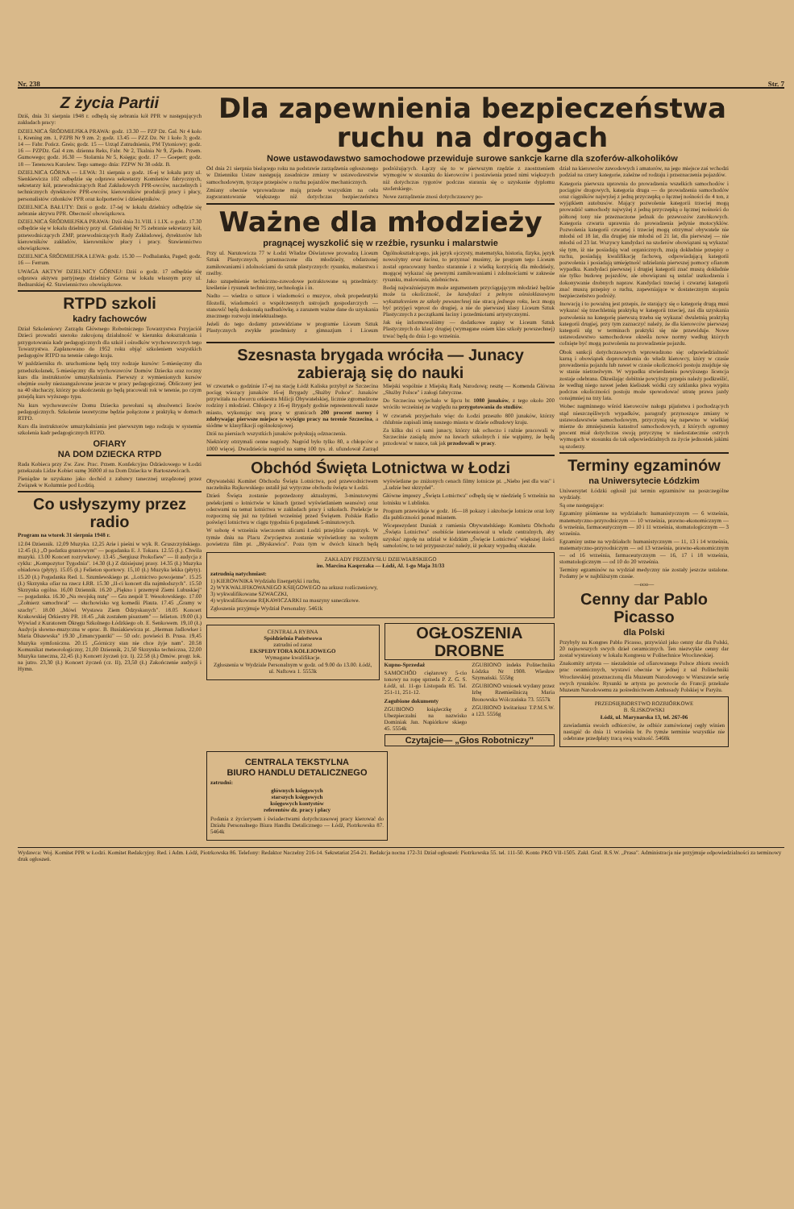Nr. 238 Str. 7
Z życia Partii
Dziś, dnia 31 sierpnia 1948 r. odbędą się zebrania kół PPR w następujących zakładach pracy:
DZIELNICA ŚRÓDMIEJSKA PRAWA: godz. 13.30 — PZP Dz. Gal. Nr 4 koło 1, Krening zm. 1, PZPB Nr 9 zm. 2; godz. 13.45 — PZZ Dz. Nr 1 koło 3; godz. 14 — Fabr. Pończ. Greis; godz. 15 — Urząd Zatrudnienia, PM Tytoniowy; godz. 16 — PZPDz. Gal 4 zm. dzienna Reks, Fabr. Nr 2, Tkalnia Nr 9, Zjedn. Przem. Gumowego; godz. 16.30 — Stolarnia Nr 5, Księga; godz. 17 — Goepert; godz. 18 — Terenowa Karolew. Tego samego dnia: PZPW Nr 38 oddz. B.
DZIELNICA GÓRNA — LEWA: 31 sierpnia o godz. 16-ej w lokalu przy ul. Sienkiewicza 102 odbędzie się odprawa sekretarzy Komitetów fabrycznych, sekretarzy kół, przewodniczących Rad Zakładowych PPR-owców, naczelnych i technicznych dyrektorów PPR-owców, kierowników produkcji pracy i płacy, personalistów członków PPR oraz kolporterów i dziesiętników.
DZIELNICA BAŁUTY: Dziś o godz. 17-tej w lokalu dzielnicy odbędzie się zebranie aktywu PPR. Obecność obowiązkowa.
DZIELNICA ŚRÓDMIEJSKA PRAWA: Dziś dnia 31.VIII. i 1.IX. o godz. 17.30 odbędzie się w lokalu dzielnicy przy ul. Gdańskiej Nr 75 zebranie sekretarzy kół, przewodniczących ZMP, przewodniczących Rady Zakładowej, dyrektorów lub kierowników zakładów, kierowników płacy i pracy. Stawiennictwo obowiązkowe.
DZIELNICA ŚRÓDMIEJSKA LEWA: godz. 15.30 — Podhalanka, Paged; godz. 16 — Ferrum.
UWAGA AKTYW DZIELNICY GÓRNEJ: Dziś o godz. 17 odbędzie się odprawa aktywu partyjnego dzielnicy Górna w lokalu własnym przy ul. Bednarskiej 42. Stawiennictwo obowiązkowe.
RTPD szkoli
kadry fachowców
Dział Szkoleniowy Zarządu Głównego Robotniczego Towarzystwa Przyjaciół Dzieci prowadzi szeroko zakrojoną działalność w kierunku dokształcania i przygotowania kadr pedagogicznych dla szkół i ośrodków wychowawczych tego Towarzystwa. Zaplanowano do 1952 roku objąć szkoleniem wszystkich pedagogów RTPD na terenie całego kraju.
W październiku rb. uruchomione będą trzy rodzaje kursów: 5-miesięczny dla przedszkolanek, 5-miesięczny dla wychowawców Domów Dziecka oraz roczny kurs dla instruktorów umuzykalniania. Pierwszy z wymienionych kursów obejmie osoby niezaangażowane jeszcze w pracy pedagogicznej. Obliczony jest na 40 słuchaczy, którzy po ukończeniu go będą pracowali rok w terenie, po czym przejdą kurs wyższego typu.
Na kurs wychowawców Domu Dziecka powołani są absolwenci liceów pedagogicznych. Szkolenie teoretyczne będzie połączone z praktyką w domach RTPD.
Kurs dla instruktorów umuzykalniania jest pierwszym tego rodzaju w systemie szkolenia kadr pedagogicznych RTPD.
OFIARY
NA DOM DZIECKA RTPD
Rada Kobieca przy Zw. Zaw. Prac. Przem. Konfekcyjno Odzieżowego w Łodzi przekazała Lidze Kobiet sumę 36000 zł na Dom Dziecka w Bartoszewicach.
Pieniądze te uzyskano jako dochód z zabawy tanecznej urządzonej przez Związek w Kolumnie pod Łodzią.
Co usłyszymy przez radio
Program na wtorek 31 sierpnia 1948 r.
12.04 Dziennik. 12,09 Muzyka. 12,25 Arie i pieśni w wyk. R. Gruszczyńskiego. 12.45 (Ł) „O podatku gruntowym" — pogadanka E. J. Tokara. 12.55 (Ł). Chwila muzyki. 13.00 Koncert rozrywkowy. 13.45 „Sergiusz Prokofiew" — II audycja z cyklu: „Kompozytor Tygodnia". 14.30 (Ł) Z dzisiejszej prasy. 14.35 (Ł) Muzyka obiadowa (płyty). 15.05 (Ł) Felieton sportowy. 15,10 (Ł) Muzyka lekka (płyty). 15.20 (Ł) Pogadanka Red. L. Szumlewskiego pt. „Lotnictwo powojenne". 15.25 (Ł) Skrzynka ofiar na rzecz ŁRR. 15.30 „II-ci koncert dla najmłodszych". 15.50 Skrzynka ogólna. 16,00 Dziennik. 16.20 „Piękno i przemysł Ziemi Lubuskiej" — pogadanka. 16.30 „Na swojską nutę" — Gra zespół T. Wesołowskiego. 17.00 „Żołnierz samochwał" — słuchowisko wg komedii Plauta. 17.45 „Gramy w szachy". 18.00 „Mówi Wystawa Ziem Odzyskanych". 18.05 Koncert Krakowskiej Orkiestry PR. 18.45 „Jak zostałem pisarzem" — felieton. 19.00 (Ł) Wywiad z Kuratorem Okręgu Szkolnego Łódzkiego ob. E. Senkowem. 19,10 (Ł) Audycja słowno-muzyczna w oprac. B. Busiakiewicza pt. „Herman Jadlowker i Maria Olszewska" 19.30 „Emancypantki" — 50 odc. powieści B. Prusa. 19,45 Muzyka symfoniczna. 20.15 „Górniczy stan nie chce żyje nam". 20.58 Komunikat meteorologiczny, 21,00 Dziennik, 21,50 Skrzynka techniczna, 22,00 Muzyka taneczna, 22,45 (Ł) Koncert życzeń (cz. I). 22.58 (Ł) Omów. progr. lok. na jutro. 23,30 (Ł) Koncert życzeń (cz. II), 23,50 (Ł) Zakończenie audycji i Hymn.
Dla zapewnienia bezpieczeństwa ruchu na drogach
Nowe ustawodawstwo samochodowe przewiduje surowe sankcje karne dla szoferów-alkoholików
Od dnia 21 sierpnia bieżącego roku na podstawie zarządzenia ogłoszonego w Dzienniku Ustaw następują zasadnicze zmiany w ustawodawstwie samochodowym, tyczące przepisów o ruchu pojazdów mechanicznych.
Zmiany obecnie wprowadzone mają przede wszystkim na celu zagwarantowanie większego niż dotychczas bezpieczeństwa podróżujących. Łączy się to w pierwszym rzędzie z zaostrzeniem wymogów w stosunku do kierowców i postawienia przed nimi większych niż dotychczas rygorów podczas starania się o uzyskanie dyplomu szoferskiego.
Nowe zarządzenie znosi dotychczasowy po-
Ważne dla młodzieży
pragnącej wyszkolić się w rzeźbie, rysunku i malarstwie
Przy ul. Narutowicza 77 w Łodzi Władze Oświatowe prowadzą Liceum Sztuk Plastycznych, przeznaczone dla młodzieży, obdarzonej zamiłowaniami i zdolnościami do sztuk plastycznych: rysunku, malarstwa i rzeźby.
Jako uzupełnienie techniczno-zawodowe potraktowane są przedmioty: kreślenie i rysunek techniczny, technologia i in.
Nadto — wiedza o sztuce i wiadomości o muzyce, obok propedeutyki filozofii, wiadomości o współczesnych ustrojach gospodarczych — stanowić będą doskonałą nadbudówkę, a zarazem ważne dane do uzyskania znacznego rozwoju intelektualnego.
Jeżeli do tego dodamy przewidziane w programie Liceum Sztuk Plastycznych zwykłe przedmioty z gimnazjum i Liceum Ogólnokształcącego, jak język ojczysty, matematyka, historia, fizyka, język nowożytny oraz łacina, to przyznać musimy, że program tego Liceum został opracowany bardzo starannie i z wielką korzyścią dla młodzieży, mogącej wykazać się pewnymi zamiłowaniami i zdolnościami w zakresie rysunku, malowania, zdobnictwa.
Bodaj najważniejszym może argumentem przyciągającym młodzież będzie może ta okoliczność, że kandydaci z pełnym ośmioklasowym wykształceniem ze szkoły powszechnej nie stracą jednego roku, lecz mogą być przyjęci wprost do drugiej, a nie do pierwszej klasy Liceum Sztuk Plastycznych z początkami łaciny i przedmiotami artystycznymi.
Jak się informowaliśmy — dodatkowe zapisy w Liceum Sztuk Plastycznych do klasy drugiej (wymagane osiem klas szkoły powszechnej) trwać będą do dnia 1-go września.
Szesnasta brygada wróciła — Junacy zabierają się do nauki
W czwartek o godzinie 17-ej na stację Łódź Kaliska przybył ze Szczecina pociąg wiozący junaków 16-ej Brygady „Służby Polsce". Junaków przywitała na dworcu orkiestra Milicji Obywatelskiej, licznie zgromadzone rodziny i młodzież. Chłopcy z 16-ej Brygady godnie reprezentowali nasze miasto, wykonując swą pracę w granicach 200 procent normy i zdobywając pierwsze miejsce w wyścigu pracy na terenie Szczecina, a siódme w klasyfikacji ogólnokrajowej.
Dziś na piersiach wszystkich junaków połyskują odznaczenia.
Niektórzy otrzymali cenne nagrody. Nagród było tylko 80, a chłopców o 1000 więcej. Dwadzieścia nagród na sumę 100 tys. zł. ufundował Zarząd Miejski wspólnie z Miejską Radą Narodową; resztę — Komenda Główna „Służby Polsce" i załogi fabryczne.
Do Szczecina wyjechało w lipcu br. 1080 junaków, z tego około 200 wróciło wcześniej ze względu na przygotowania do studiów.
W czwartek przyjechało więc do Łodzi przeszło 800 junaków, którzy chlubnie zapisali imię naszego miasta w dziele odbudowy kraju.
Za kilka dni ci sami junacy, którzy tak ochoczo i raźnie pracowali w Szczecinie zasiądą znów na ławach szkolnych i nie wątpimy, że będą przodować w nauce, tak jak przodowali w pracy.
Obchód Święta Lotnictwa w Łodzi
Obywatelski Komitet Obchodu Święta Lotnictwa, pod przewodnictwem naczelnika Rajkowskiego ustalił już wytyczne obchodu święta w Łodzi.
Dzień Święta zostanie poprzedzony aktualnymi, 3-minutowymi prelekcjami o lotnictwie w kinach (przed wyświetlaniem seansów) oraz odezwami na temat lotnictwa w zakładach pracy i szkołach. Prelekcje te rozpoczną się już na tydzień wcześniej przed Świętem. Polskie Radio poświęci lotnictwu w ciągu tygodnia 6 pogadanek 5-minutowych.
W sobotę 4 września wieczorem ulicami Łodzi przejdzie capstrzyk. W tymże dniu na Placu Zwycięstwa zostanie wyświetlony na wolnym powietrzu film pt. „Błyskawica". Poza tym w dwóch kinach będą wyświetlane po zniżonych cenach filmy lotnicze pt. „Niebo jest dla was" i „Ludzie bez skrzydeł".
Główne imprezy „Święta Lotnictwa" odbędą się w niedzielę 5 września na lotnisku w Lublinku.
Program przewiduje w godz. 16—18 pokazy i akrobacje lotnicze oraz loty dla publiczności ponad miastem.
Wiceprezydent Duniak z ramienia Obywatelskiego Komitetu Obchodu „Święta Lotnictwa" osobiście interweniował u władz centralnych, aby uzyskać zgodę na udział w łódzkim „Święcie Lotnictwa" większej ilości samolotów, to też przypuszczać należy, iż pokazy wypadną okazale.
ZAKŁADY PRZEMYSŁU DZIEWIARSKIEGO
im. Marcina Kasprzaka — Łódź, Al. 1-go Maja 31/33
zatrudnią natychmiast:
1) KIEROWNIKA Wydziału Energetyki i ruchu,
2) WYKWALIFIKOWANEGO KSIĘGOWEGO na arkusz rozliczeniowy,
3) wykwalifikowane SZWACZKI,
4) wykwalifikowane RĘKAWICZARKI na maszyny saneczkowe.
Zgłoszenia przyjmuje Wydział Personalny. 5461k
CENTRALA RYBNA
Spółdzielnia Państwowa
zatrudni od zaraz
EKSPEDYTORA KOLEJOWEGO
Wymagane kwalifikacje.
Zgłoszenia w Wydziale Personalnym w godz. od 9.00 do 13.00. Łódź, ul. Naftowa 1. 5553k
OGŁOSZENIA DROBNE
Kupno-Sprzedaż
SAMOCHÓD ciężarowy 5-cio tonowy na ropę sprzeda P. Z. G. S. Łódź, ul. 11-go Listopada 85. Tel. 251-11, 251-12.
Zagubione dokumenty
ZGUBIONO książeczkę z Ubezpieczalni na nazwisko Dominiak Jan. Napiórkow skiego 45. 5554k
ZGUBIONO indeks Politechnika Łódzka Nr 1908. Wiesław Szymański. 5558g
ZGUBIONO wniosek wydany przez Izbę Rzemieślniczą Maria Bronowska Wólczańska 73. 5557k
ZGUBIONO kwitariusz T.P.M.S.W. a 123. 5556g
Czytajcie— „Głos Robotniczy"
CENTRALA TEKSTYLNA
BIURO HANDLU DETALICZNEGO
zatrudni:
głównych księgowych
starszych księgowych
księgowych kontystów
referentów dz. pracy i płacy
Podania z życiorysem i świadectwami dotychczasowej pracy kierować do Działu Personalnego Biura Handlu Detalicznego — Łódź, Piotrkowska 87. 5464k
dział na kierowców zawodowych i amatorów, na jego miejsce zaś wchodzi podział na cztery kategorie, zależne od rodzaju i przeznaczenia pojazdów.
Kategoria pierwsza uprawnia do prowadzenia wszelkich samochodów i pociągów drogowych, kategoria druga — do prowadzenia samochodów oraz ciągników najwyżej z jedną przyczepką o łącznej nośności do 4 ton, z wyjątkiem autobusów. Mający pozwolenie kategorii trzeciej mogą prowadzić samochody najwyżej z jedną przyczepką o łącznej nośności do półtorej tony nie przeznaczone jednak do przewozów zarobkowych. Kategoria czwarta uprawnia do prowadzenia jedynie motocyklów. Pozwolenia kategorii czwartej i trzeciej mogą otrzymać obywatele nie młodsi od 18 lat, dla drugiej nie młodsi od 21 lat, dla pierwszej — nie młodsi od 23 lat. Wszyscy kandydaci na szoferów obowiązani są wykazać się tym, iż nie posiadają wad organicznych, znają dokładnie przepisy o ruchu, posiadają kwalifikację fachową, odpowiadającą kategorii pozwolenia i posiadają umiejętność udzielania pierwszej pomocy ofiarom wypadku. Kandydaci pierwszej i drugiej kategorii znać muszą dokładnie nie tylko budowę pojazdów, ale obowiązani są ustalać uszkodzenia i dokonywanie drobnych napraw. Kandydaci trzeciej i czwartej kategorii znać muszą przepisy o ruchu, zapewniające w dostatecznym stopniu bezpieczeństwo podróży.
Inowacją i to poważną jest przepis, że starający się o kategorię drugą musi wykazać się trzechletnią praktyką w kategorii trzeciej, zaś dla uzyskania pozwolenia na kategorię pierwszą trzeba się wykazać dwuletnią praktyką kategorii drugiej, przy tym zaznaczyć należy, że dla kierowców pierwszej kategorii ulg w terminach praktyki się nie przewiduje. Nowe ustawodawstwo samochodowe określa nowe normy według których cofnięte być mogą pozwolenia na prowadzenie pojazdu.
Obok sankcji dotychczasowych wprowadzono się: odpowiedzialność karną i obowiązek doprowadzenia do władz kierowcy, który w czasie prowadzenia pojazdu lub nawet w czasie okoliczności postoju znajduje się w stanie nietrzeźwym. W wypadku stwierdzenia powyższego licencja zostaje odebrana. Określając dobitnie powyższy przepis należy podkreślić, że według niego nawet jeden kieliszek wódki czy szklanka piwa wypita podczas okoliczności postoju może spowodować utratę prawa jazdy conajmniej na trzy lata.
Wobec nagminnego wśród kierowców nałogu pijaństwa i pochodzących stąd nieszczęśliwych wypadków, paragrafy przynoszące zmiany w ustawodawstwie samochodowym, przyczynią się napewno w wielkiej mierze do zmniejszenia katastrof samochodowych, z których ogromny procent miał dotychczas swoją przyczynę w niedostatecznie ostrych wymogach w stosunku do tak odpowiedzialnych za życie jednostek jakimi są szoferzy.
Terminy egzaminów
na Uniwersytecie Łódzkim
Uniwersytet Łódzki ogłosił już termin egzaminów na poszczególne wydziały.
Są one następujące:
Egzaminy piśmienne na wydziałach: humanistycznym — 6 września, matematyczno-przyrodniczym — 10 września, prawno-ekonomicznym — 6 września, farmaceutycznym — 10 i 11 września, stomatologicznym — 3 września.
Egzaminy ustne na wydziałach: humanistycznym — 11, 13 i 14 września, matematyczno-przyrodniczym — od 13 września, prawno-ekonomicznym — od 16 września, farmaceutycznym — 16, 17 i 18 września, stomatologicznym — od 10 do 20 września.
Terminy egzaminów na wydział medyczny nie zostały jeszcze ustalone. Podamy je w najbliższym czasie.
—ooo—
Cenny dar Pablo Picasso
dla Polski
Przybyły na Kongres Pablo Picasso, przywiózł jako cenny dar dla Polski, 20 najnowszych swych dzieł ceramicznych. Ten niezwykle cenny dar został wystawiony w lokalu Kongresu w Politechnice Wrocławskiej.
Znakomity artysta — niezależnie od ofiarowanego Polsce zbioru swoich prac ceramicznych, wystawi obecnie w jednej z sal Politechniki Wrocławskiej przeznaczoną dla Muzeum Narodowego w Warszawie serię swych rysunków. Rysunki te artysta po powrocie do Francji przekaże Muzeum Narodowemu za pośrednictwem Ambasady Polskiej w Paryżu.
PRZEDSIĘBIORSTWO ROZBIÓRKOWE
B. ŚLISKOWSKI
Łódź, ul. Marynarska 13, tel. 267-06
zawiadamia swoich odbiorców, że odbiór zamówionej cegły winien nastąpić do dnia 11 września br. Po tymże terminie wszystkie nie odebrane przedpłaty tracą swą ważność. 5468k
Wydawca: Woj. Komitet PPR w Łodzi. Komitet Redakcyjny. Red. i Adm. Łódź, Piotrkowska 86. Telefony: Redaktor Naczelny 216-14. Sekretariat 254-21. Redakcja nocna 172-31 Dział ogłoszeń: Piotrkowska 55. tel. 111-50. Konto PKO VII-1505. Zakł. Graf. R.S.W. „Prasa". Administracja nie przyjmuje odpowiedzialności za terminowy druk ogłoszeń.